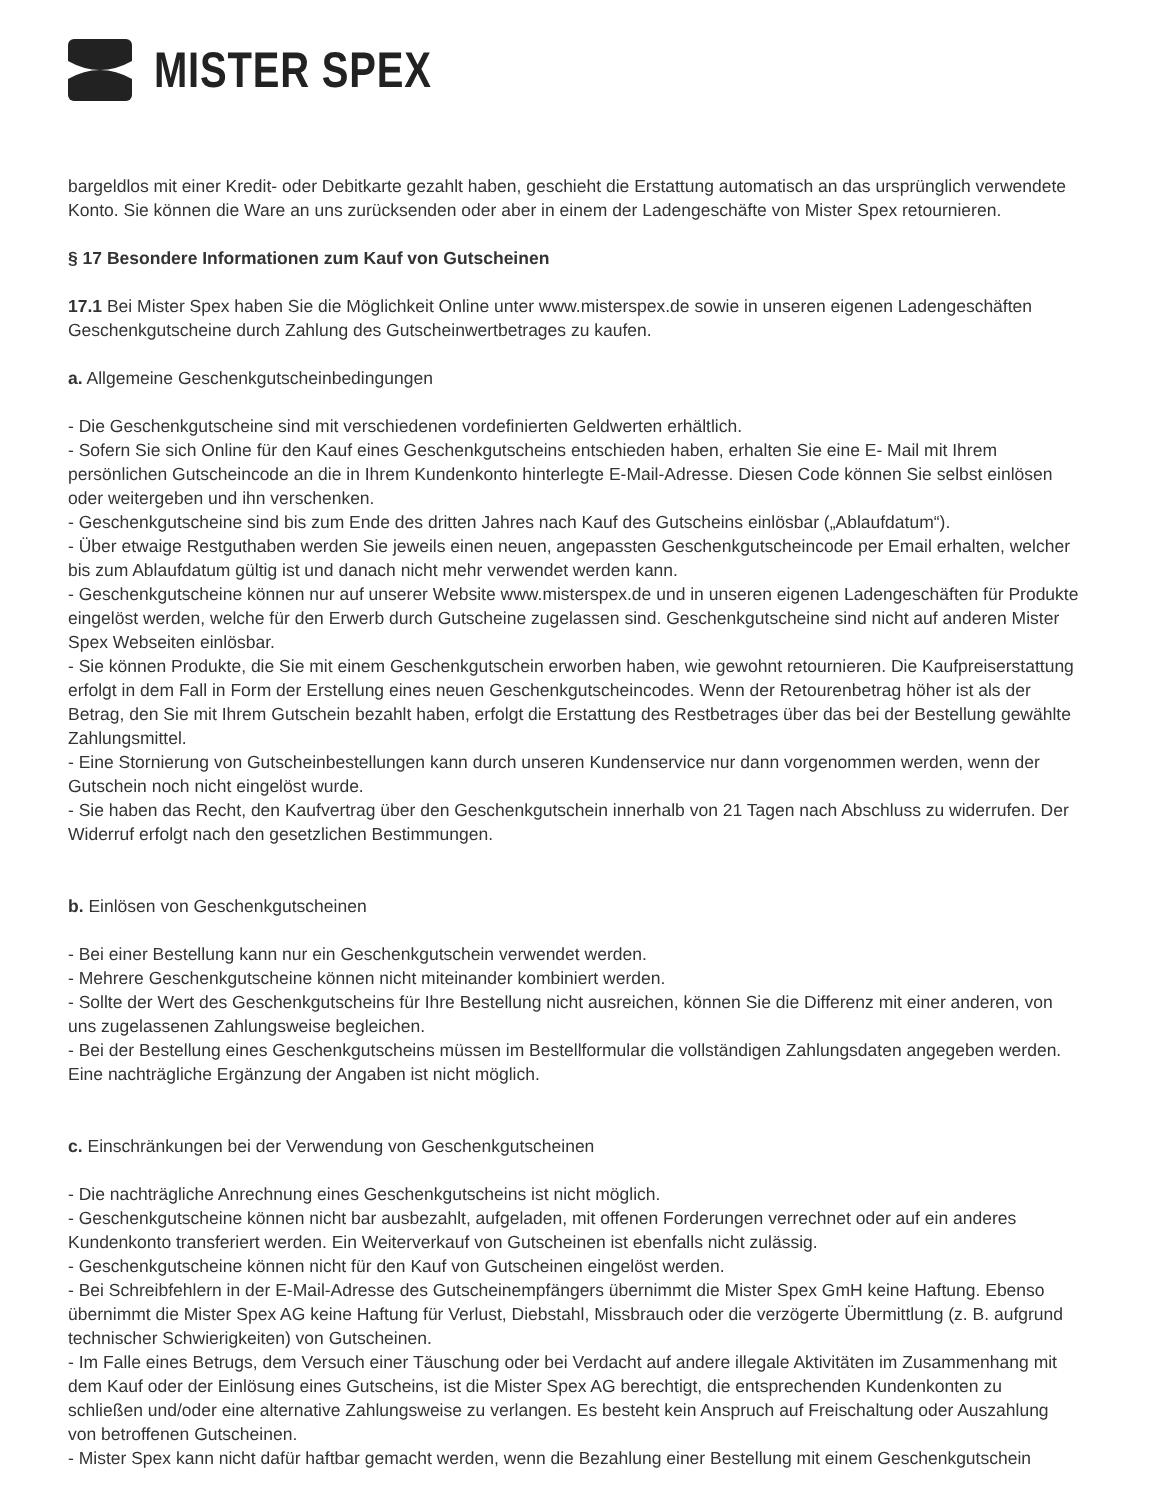MISTER SPEX
bargeldlos mit einer Kredit- oder Debitkarte gezahlt haben, geschieht die Erstattung automatisch an das ursprünglich verwendete Konto. Sie können die Ware an uns zurücksenden oder aber in einem der Ladengeschäfte von Mister Spex retournieren.
§ 17 Besondere Informationen zum Kauf von Gutscheinen
17.1 Bei Mister Spex haben Sie die Möglichkeit Online unter www.misterspex.de sowie in unseren eigenen Ladengeschäften Geschenkgutscheine durch Zahlung des Gutscheinwertbetrages zu kaufen.
a. Allgemeine Geschenkgutscheinbedingungen
- Die Geschenkgutscheine sind mit verschiedenen vordefinierten Geldwerten erhältlich.
- Sofern Sie sich Online für den Kauf eines Geschenkgutscheins entschieden haben, erhalten Sie eine E- Mail mit Ihrem persönlichen Gutscheincode an die in Ihrem Kundenkonto hinterlegte E-Mail-Adresse. Diesen Code können Sie selbst einlösen oder weitergeben und ihn verschenken.
- Geschenkgutscheine sind bis zum Ende des dritten Jahres nach Kauf des Gutscheins einlösbar („Ablaufdatum“).
- Über etwaige Restguthaben werden Sie jeweils einen neuen, angepassten Geschenkgutscheincode per Email erhalten, welcher bis zum Ablaufdatum gültig ist und danach nicht mehr verwendet werden kann.
- Geschenkgutscheine können nur auf unserer Website www.misterspex.de und in unseren eigenen Ladengeschäften für Produkte eingelöst werden, welche für den Erwerb durch Gutscheine zugelassen sind. Geschenkgutscheine sind nicht auf anderen Mister Spex Webseiten einlösbar.
- Sie können Produkte, die Sie mit einem Geschenkgutschein erworben haben, wie gewohnt retournieren. Die Kaufpreiserstattung erfolgt in dem Fall in Form der Erstellung eines neuen Geschenkgutscheincodes. Wenn der Retourenbetrag höher ist als der Betrag, den Sie mit Ihrem Gutschein bezahlt haben, erfolgt die Erstattung des Restbetrages über das bei der Bestellung gewählte Zahlungsmittel.
- Eine Stornierung von Gutscheinbestellungen kann durch unseren Kundenservice nur dann vorgenommen werden, wenn der Gutschein noch nicht eingelöst wurde.
- Sie haben das Recht, den Kaufvertrag über den Geschenkgutschein innerhalb von 21 Tagen nach Abschluss zu widerrufen. Der Widerruf erfolgt nach den gesetzlichen Bestimmungen.
b. Einlösen von Geschenkgutscheinen
- Bei einer Bestellung kann nur ein Geschenkgutschein verwendet werden.
- Mehrere Geschenkgutscheine können nicht miteinander kombiniert werden.
- Sollte der Wert des Geschenkgutscheins für Ihre Bestellung nicht ausreichen, können Sie die Differenz mit einer anderen, von uns zugelassenen Zahlungsweise begleichen.
- Bei der Bestellung eines Geschenkgutscheins müssen im Bestellformular die vollständigen Zahlungsdaten angegeben werden. Eine nachträgliche Ergänzung der Angaben ist nicht möglich.
c. Einschränkungen bei der Verwendung von Geschenkgutscheinen
- Die nachträgliche Anrechnung eines Geschenkgutscheins ist nicht möglich.
- Geschenkgutscheine können nicht bar ausbezahlt, aufgeladen, mit offenen Forderungen verrechnet oder auf ein anderes Kundenkonto transferiert werden. Ein Weiterverkauf von Gutscheinen ist ebenfalls nicht zulässig.
- Geschenkgutscheine können nicht für den Kauf von Gutscheinen eingelöst werden.
- Bei Schreibfehlern in der E-Mail-Adresse des Gutscheinempfängers übernimmt die Mister Spex GmH keine Haftung. Ebenso übernimmt die Mister Spex AG keine Haftung für Verlust, Diebstahl, Missbrauch oder die verzögerte Übermittlung (z. B. aufgrund technischer Schwierigkeiten) von Gutscheinen.
- Im Falle eines Betrugs, dem Versuch einer Täuschung oder bei Verdacht auf andere illegale Aktivitäten im Zusammenhang mit dem Kauf oder der Einlösung eines Gutscheins, ist die Mister Spex AG berechtigt, die entsprechenden Kundenkonten zu schließen und/oder eine alternative Zahlungsweise zu verlangen. Es besteht kein Anspruch auf Freischaltung oder Auszahlung von betroffenen Gutscheinen.
- Mister Spex kann nicht dafür haftbar gemacht werden, wenn die Bezahlung einer Bestellung mit einem Geschenkgutschein